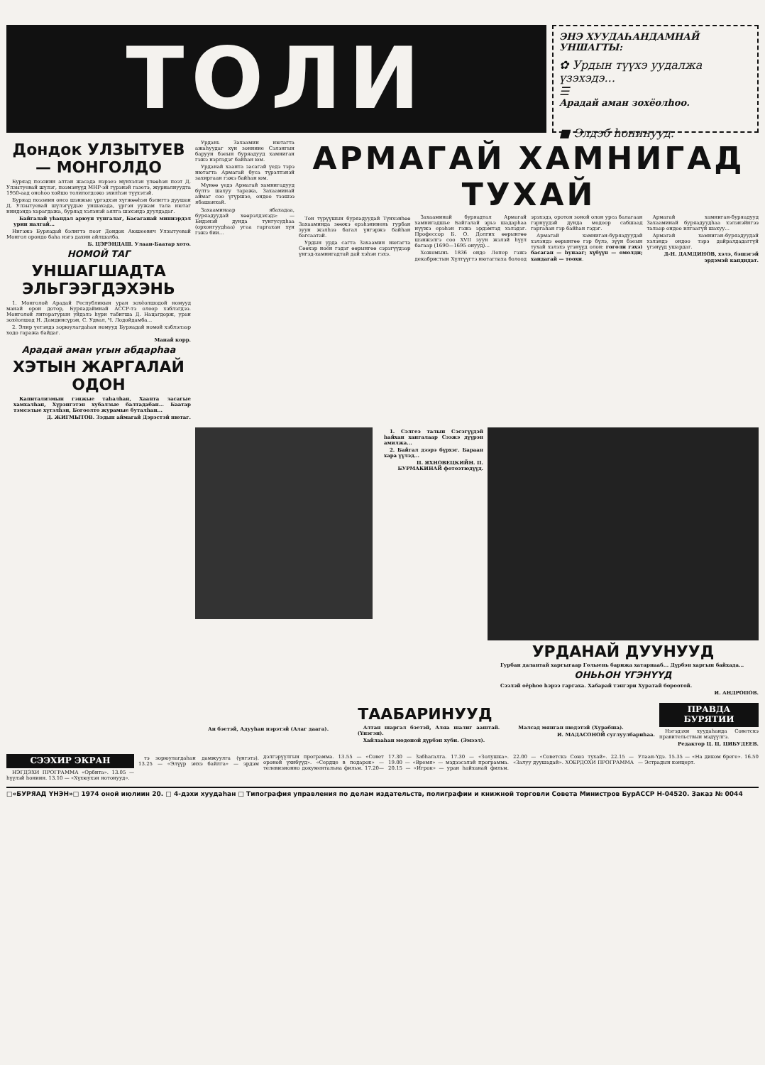ТОЛИ
ЭНЭ ХУУДАҺАНДАМНАЙ УНШАГТЫ:
✿ Урдын түүхэ уудалжа үзэхэдэ...
☰
Арадай аман зохёолhоо.
■ Элдэб hонинууд.
Дондок УЛЗЫТУЕВ— МОНГОЛДО
Буряад поэзиин алтан жасада нэрэеэ мүнхэлэн үлөөhэн поэт Д. Улзытуевай шүлэг, поэмэнүүд МНР-эй гүрэнэй газетэ, журналнуудта 1950-аад оноhоо хойшо толилогдожо эхилhэн түүхэтэй.
Буряад поэзиин онсо шэнжые үргэдхэн хүгжөөhэн бэлигтэ дуушан Д. Улзытуевай шүлэгүүдые уншахада, үргэн уужам тала нютаг ниидэндэ харагдажа, буряад хэлэнэй аялга шэхэндэ дуулдадаг.
Байгалай уhандал арюун тунгалаг, Басаганай миниэрдэл урин налгай...
Нигэжэ Буряадай бэлигтэ поэт Дондок Аюшеевич Улзытуевай Монгол орондо баhа нэгэ дахин айлшалба.
Б. ЦЭРЭНДАШ. Улаан-Баатар хото.
НОМОЙ ТАГ
УНШАГШАДТА ЭЛЬГЭЭГДЭХЭНЬ
1. Монголой Арадай Республикын уран зохёолшодой номууд манай орон дотор, Буряадаймнай АССР-тэ олоор хэблэгдээ. Монголой литературын уйдэлэ hүри табигша Д. Нацагдорж, уран зохёолшод Н. Дамдинсүрэн, С. Удвал, Ч. Лодойдамба...
2. Элир үетэндэ зорюулагдаhан номууд Буряадай номой хэблэлээр ходо гаража байдаг.
Манай корр.
Арадай аман үгын абдарhаа
ХЭТЫН ЖАРГАЛАЙ ОДОН
Капитализмын гэнжые таhалhан, Хаанта засагые хамхалhан, Хүрэнгэтэн хубалзые балтадабан... Баатар тэмсэлые хүтэлhэн, Богоолто журамые буталhан...
Д. ЖИГМЫТОВ. Зэдын аймагай Дэрэстэй нютаг.
Урдань Захаамин нютагта ажаhуудаг хүн зонниие Сэлэнгын баруун бэеын буряадууд хамниган гэжэ нэрлэдэг байhан юм.
Урданай хаанта засагай үедэ тэрэ нютагта Армагай буса түрэлтэнэй захиргаан гэжэ байhан юм.
Мүнөө үедэ Армагай хамнигадууд бүлтэ шахуу таража, Захааминай аймаг соо үгүршэе, ондоо тээшээ ябашанхай.
Захааминаар ябахадаа, буряадуудай хөөрэлдэхэдэ: — Бидэнэй дунда тунгусудhаа (орхонгуудhаа) угаа гаргахан хүн гэжэ бии...
АРМАГАЙ ХАМНИГАД ТУХАЙ
Тон түрүүшын буряадуудай Түнхэнhөө Захааминда зөөжэ ерэhэнииень гурбан зуун жэлhээ багал үнгэржэ байhан багсаатай.
Урдын урда сагта Захаамин нютагта Сөөхэр ноён гэдэг өөрынгөө сэрэгүүдээр үнгэд-хамнигадтай дай хэhэн гэхэ.
Захааминай буряадтал Армагай хамнигадшье Байгалай эрьэ шадарhаа нүүжэ ерэhэн гэжэ эрдэмтэд хэлэдэг. Профессор Б. О. Долгих өөрынгөө шэнжэлгэ соо XVII зуун жэлэй hүүл багаар (1690—1695 онууд)...
Хожомынь 1836 ондо Лопер гэжэ декабристын Хүлтүүгтэ нютаглаха болоод эрэхэдэ, оротон зоной олон урса балагаан гэрнүүдэй дунда модоор сабшаад гаргаhан гэр байhан гэдэг.
Армагай хамниган-буряадуудай хэлэндэ өөрынгөө гэр бүлэ, зүүн бэеын тухай хэлэхэ үгэнүүд олон: гоголи гэхэ) басаган — hунааг; хүбүүн — омолди; хандагай — тоохи.
Армагай хамниган-буряадууд Захааминай буряадуудhаа хэлэнэйнгээ талаар ондоо илгаагүй шахуу...
Армагай хамниган-буряадуудай хэлэндэ ондоо тэрэ дайралдадаггүй үгэнүүд ушардаг.
Д-Н. ДАМДИНОВ, хэлэ, бэшэгэй эрдэмэй кандидат.
1. Сэлгеэ талын Сэсэгүүдэй hайхан хангалаар Сээжэ дүүрэн амилжа...
2. Байгал дээрэ бүрхэг. Бараан хара үүлэд...
П. ЯХНОВЕЦКИЙН. П. БУРМАКИНАЙ фотоэтюдүүд.
УРДАНАЙ ДУУНУУД
Гурбан далантай харгыгаар Голыень барижа хатарнааб... Дүрбэн харгын байхада...
ОНЬҺОН ҮГЭНҮҮД
Сээлэй оёрhоо hэрээ гаргаха. Хабарай тэнгэри Хуратай бороотой.
И. АНДРОПОВ.
ТААБАРИНУУД
Ан бэетэй, Адууhан нэрэтэй (Алаг даага).
Алтан шаргал бэетэй, Аляа шалиг ааштай. (Үнэгэн).
Хайлааhан модоной дүрбэн хуби. (Эмээл).
Малсад мянган нюдэтэй (Хурабша).
И. МАДАСОНОЙ суглуулбариhаа.
ПРАВДА БУРЯТИИ
Нэгэдэхи хуудаhанда Советскэ правительствын мэдүүлгэ.
Редактор Ц. Ц. ЦИБУДЕЕВ.
СЭЭХИР ЭКРАН
НЭГДЭХИ ПРОГРАММА «Орбита». 13.05 — hүүлэй hониин. 13.10 — «Хүхюухэн нотонууд».
тэ зорюулагдаhан дамжуулга (үнгэтэ). 13.25 — «Элүүр энхэ байлга» — эрдэм дэлгэрүүлгын программа. 13.55 — «Совет ороной үхибүүд». «Сердце в подарок» — телевизионно документальна фильм. 17.20—17.30 — Забharалга. 17.30 — «Золушка». 19.00 — «Время» — мэдээсэлэй программа. 20.15 — «Игрок» — уран hайханай фильм. 22.00 — «Советскэ Союз тухай». 22.15 — «Залуу дуушадай». ХОЕРДОХИ ПРОГРАММА Улаан-Үдэ. 15.35 — «На диком бреге». 16.50 — Эстрадын концерт.
□«БУРЯАД ҮНЭН»□ 1974 оной июлиин 20. □ 4-дэхи хуудаhан □ Типография управления по делам издательств, полиграфии и книжной торговли Совета Министров БурАССР Н-04520. Заказ № 0044